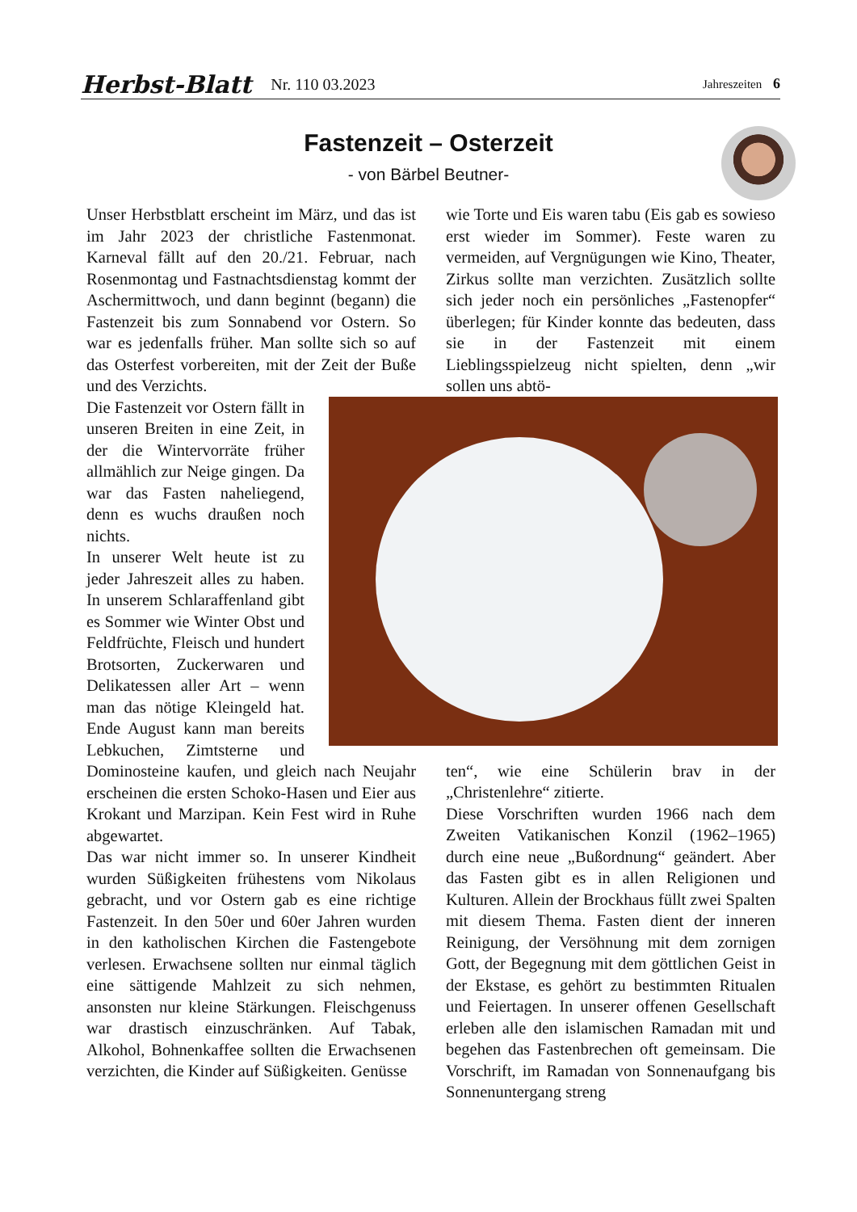Herbst-Blatt Nr. 110 03.2023 Jahreszeiten 6
Fastenzeit – Osterzeit
- von Bärbel Beutner-
Unser Herbstblatt erscheint im März, und das ist im Jahr 2023 der christliche Fastenmonat. Karneval fällt auf den 20./21. Februar, nach Rosenmontag und Fastnachtsdienstag kommt der Aschermittwoch, und dann beginnt (begann) die Fastenzeit bis zum Sonnabend vor Ostern. So war es jedenfalls früher. Man sollte sich so auf das Osterfest vorbereiten, mit der Zeit der Buße und des Verzichts.
Die Fastenzeit vor Ostern fällt in unseren Breiten in eine Zeit, in der die Wintervorräte früher allmählich zur Neige gingen. Da war das Fasten naheliegend, denn es wuchs draußen noch nichts.
In unserer Welt heute ist zu jeder Jahreszeit alles zu haben. In unserem Schlaraffenland gibt es Sommer wie Winter Obst und Feldfrüchte, Fleisch und hundert Brotsorten, Zuckerwaren und Delikatessen aller Art – wenn man das nötige Kleingeld hat. Ende August kann man bereits Lebkuchen, Zimtsterne und Dominosteine kaufen, und gleich nach Neujahr erscheinen die ersten Schoko-Hasen und Eier aus Krokant und Marzipan. Kein Fest wird in Ruhe abgewartet.
Das war nicht immer so. In unserer Kindheit wurden Süßigkeiten frühestens vom Nikolaus gebracht, und vor Ostern gab es eine richtige Fastenzeit. In den 50er und 60er Jahren wurden in den katholischen Kirchen die Fastengebote verlesen. Erwachsene sollten nur einmal täglich eine sättigende Mahlzeit zu sich nehmen, ansonsten nur kleine Stärkungen. Fleischgenuss war drastisch einzuschränken. Auf Tabak, Alkohol, Bohnenkaffee sollten die Erwachsenen verzichten, die Kinder auf Süßigkeiten. Genüsse
wie Torte und Eis waren tabu (Eis gab es sowieso erst wieder im Sommer). Feste waren zu vermeiden, auf Vergnügungen wie Kino, Theater, Zirkus sollte man verzichten. Zusätzlich sollte sich jeder noch ein persönliches „Fastenopfer“ überlegen; für Kinder konnte das bedeuten, dass sie in der Fastenzeit mit einem Lieblingsspielzeug nicht spielten, denn „wir sollen uns abtö-
ten“, wie eine Schülerin brav in der „Christenlehre“ zitierte.
Diese Vorschriften wurden 1966 nach dem Zweiten Vatikanischen Konzil (1962–1965) durch eine neue „Bußordnung“ geändert. Aber das Fasten gibt es in allen Religionen und Kulturen. Allein der Brockhaus füllt zwei Spalten mit diesem Thema. Fasten dient der inneren Reinigung, der Versöhnung mit dem zornigen Gott, der Begegnung mit dem göttlichen Geist in der Ekstase, es gehört zu bestimmten Ritualen und Feiertagen. In unserer offenen Gesellschaft erleben alle den islamischen Ramadan mit und begehen das Fastenbrechen oft gemeinsam. Die Vorschrift, im Ramadan von Sonnenaufgang bis Sonnenuntergang streng